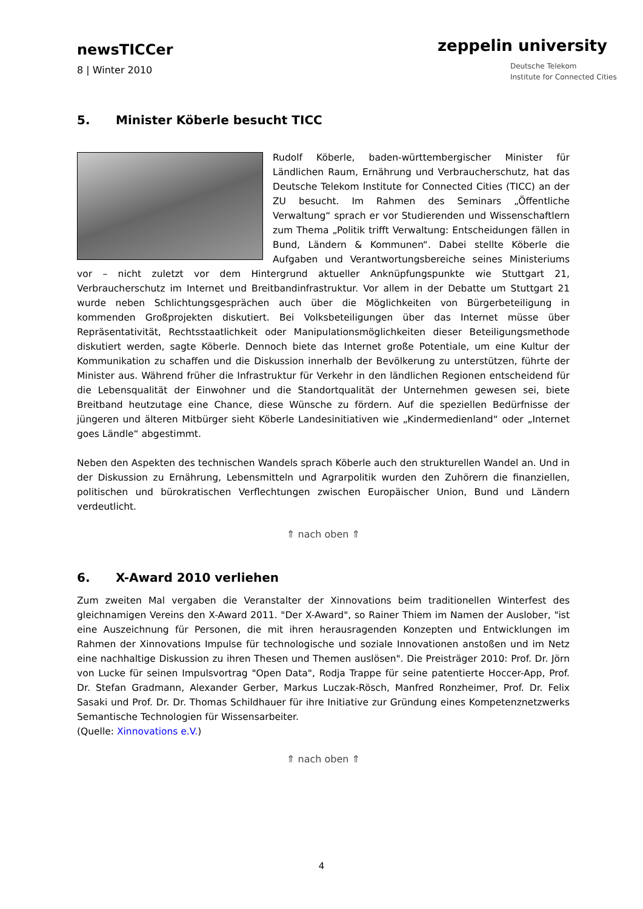newsTICCer
8 | Winter 2010
zeppelin university
Deutsche Telekom
Institute for Connected Cities
5. Minister Köberle besucht TICC
Rudolf Köberle, baden-württembergischer Minister für Ländlichen Raum, Ernährung und Verbraucherschutz, hat das Deutsche Telekom Institute for Connected Cities (TICC) an der ZU besucht. Im Rahmen des Seminars „Öffentliche Verwaltung“ sprach er vor Studierenden und Wissenschaftlern zum Thema „Politik trifft Verwaltung: Entscheidungen fällen in Bund, Ländern & Kommunen“. Dabei stellte Köberle die Aufgaben und Verantwortungsbereiche seines Ministeriums vor – nicht zuletzt vor dem Hintergrund aktueller Anknüpfungspunkte wie Stuttgart 21, Verbraucherschutz im Internet und Breitbandinfrastruktur. Vor allem in der Debatte um Stuttgart 21 wurde neben Schlichtungsgesprächen auch über die Möglichkeiten von Bürgerbeteiligung in kommenden Großprojekten diskutiert. Bei Volksbeteiligungen über das Internet müsse über Repräsentativität, Rechtsstaatlichkeit oder Manipulationsmöglichkeiten dieser Beteiligungsmethode diskutiert werden, sagte Köberle. Dennoch biete das Internet große Potentiale, um eine Kultur der Kommunikation zu schaffen und die Diskussion innerhalb der Bevölkerung zu unterstützen, führte der Minister aus. Während früher die Infrastruktur für Verkehr in den ländlichen Regionen entscheidend für die Lebensqualität der Einwohner und die Standortqualität der Unternehmen gewesen sei, biete Breitband heutzutage eine Chance, diese Wünsche zu fördern. Auf die speziellen Bedürfnisse der jüngeren und älteren Mitbürger sieht Köberle Landesinitiativen wie „Kindermedienland“ oder „Internet goes Ländle“ abgestimmt.
Neben den Aspekten des technischen Wandels sprach Köberle auch den strukturellen Wandel an. Und in der Diskussion zu Ernährung, Lebensmitteln und Agrarpolitik wurden den Zuhörern die finanziellen, politischen und bürokratischen Verflechtungen zwischen Europäischer Union, Bund und Ländern verdeutlicht.
⇑ nach oben ⇑
6. X-Award 2010 verliehen
Zum zweiten Mal vergaben die Veranstalter der Xinnovations beim traditionellen Winterfest des gleichnamigen Vereins den X-Award 2011. "Der X-Award", so Rainer Thiem im Namen der Auslober, "ist eine Auszeichnung für Personen, die mit ihren herausragenden Konzepten und Entwicklungen im Rahmen der Xinnovations Impulse für technologische und soziale Innovationen anstoßen und im Netz eine nachhaltige Diskussion zu ihren Thesen und Themen auslösen". Die Preisträger 2010: Prof. Dr. Jörn von Lucke für seinen Impulsvortrag "Open Data", Rodja Trappe für seine patentierte Hoccer-App, Prof. Dr. Stefan Gradmann, Alexander Gerber, Markus Luczak-Rösch, Manfred Ronzheimer, Prof. Dr. Felix Sasaki und Prof. Dr. Dr. Thomas Schildhauer für ihre Initiative zur Gründung eines Kompetenznetzwerks Semantische Technologien für Wissensarbeiter.
(Quelle: Xinnovations e.V.)
⇑ nach oben ⇑
4